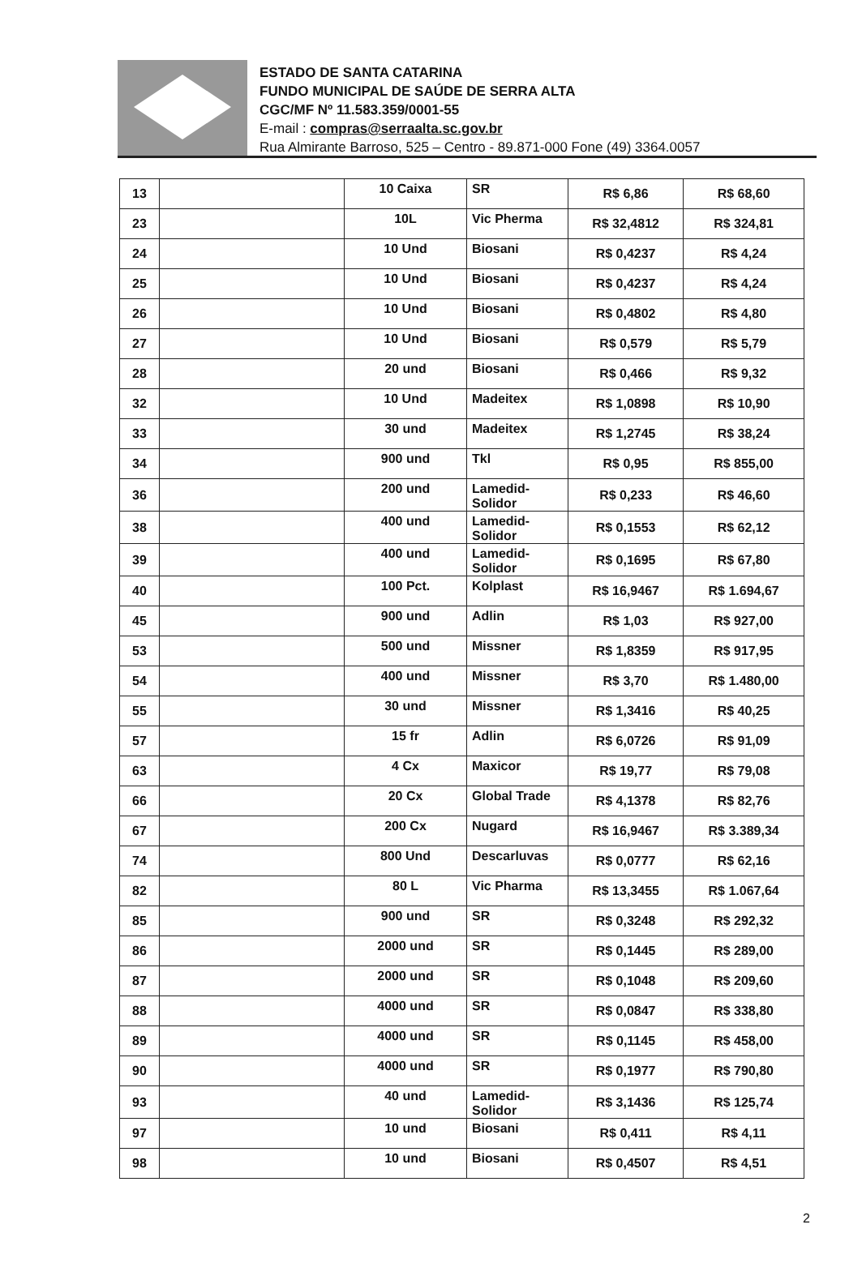ESTADO DE SANTA CATARINA
FUNDO MUNICIPAL DE SAÚDE DE SERRA ALTA
CGC/MF Nº 11.583.359/0001-55
E-mail : compras@serraalta.sc.gov.br
Rua Almirante Barroso, 525 – Centro - 89.871-000 Fone (49) 3364.0057
| 13 | | 10 Caixa | SR | R$ 6,86 | R$ 68,60 |
| 23 | | 10L | Vic Pherma | R$ 32,4812 | R$ 324,81 |
| 24 | | 10 Und | Biosani | R$ 0,4237 | R$ 4,24 |
| 25 | | 10 Und | Biosani | R$ 0,4237 | R$ 4,24 |
| 26 | | 10 Und | Biosani | R$ 0,4802 | R$ 4,80 |
| 27 | | 10 Und | Biosani | R$ 0,579 | R$ 5,79 |
| 28 | | 20 und | Biosani | R$ 0,466 | R$ 9,32 |
| 32 | | 10 Und | Madeitex | R$ 1,0898 | R$ 10,90 |
| 33 | | 30 und | Madeitex | R$ 1,2745 | R$ 38,24 |
| 34 | | 900 und | Tkl | R$ 0,95 | R$ 855,00 |
| 36 | | 200 und | Lamedid-Solidor | R$ 0,233 | R$ 46,60 |
| 38 | | 400 und | Lamedid-Solidor | R$ 0,1553 | R$ 62,12 |
| 39 | | 400 und | Lamedid-Solidor | R$ 0,1695 | R$ 67,80 |
| 40 | | 100 Pct. | Kolplast | R$ 16,9467 | R$ 1.694,67 |
| 45 | | 900 und | Adlin | R$ 1,03 | R$ 927,00 |
| 53 | | 500 und | Missner | R$ 1,8359 | R$ 917,95 |
| 54 | | 400 und | Missner | R$ 3,70 | R$ 1.480,00 |
| 55 | | 30 und | Missner | R$ 1,3416 | R$ 40,25 |
| 57 | | 15 fr | Adlin | R$ 6,0726 | R$ 91,09 |
| 63 | | 4 Cx | Maxicor | R$ 19,77 | R$ 79,08 |
| 66 | | 20 Cx | Global Trade | R$ 4,1378 | R$ 82,76 |
| 67 | | 200 Cx | Nugard | R$ 16,9467 | R$ 3.389,34 |
| 74 | | 800 Und | Descarluvas | R$ 0,0777 | R$ 62,16 |
| 82 | | 80 L | Vic Pharma | R$ 13,3455 | R$ 1.067,64 |
| 85 | | 900 und | SR | R$ 0,3248 | R$ 292,32 |
| 86 | | 2000 und | SR | R$ 0,1445 | R$ 289,00 |
| 87 | | 2000 und | SR | R$ 0,1048 | R$ 209,60 |
| 88 | | 4000 und | SR | R$ 0,0847 | R$ 338,80 |
| 89 | | 4000 und | SR | R$ 0,1145 | R$ 458,00 |
| 90 | | 4000 und | SR | R$ 0,1977 | R$ 790,80 |
| 93 | | 40 und | Lamedid-Solidor | R$ 3,1436 | R$ 125,74 |
| 97 | | 10 und | Biosani | R$ 0,411 | R$ 4,11 |
| 98 | | 10 und | Biosani | R$ 0,4507 | R$ 4,51 |
2